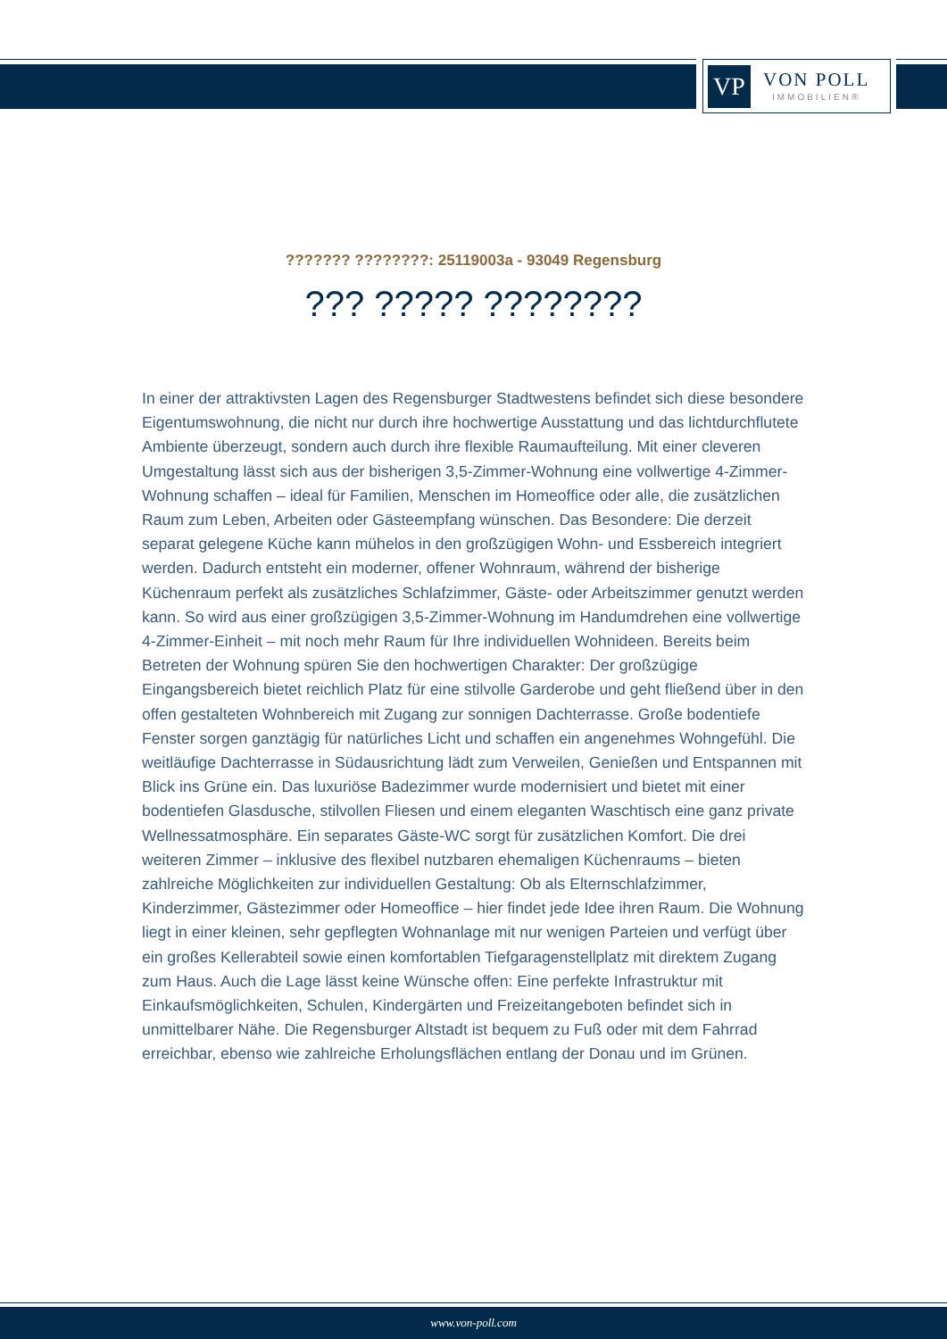VP
VON POLL
IMMOBILIEN®
??????? ????????: 25119003a - 93049 Regensburg
??? ????? ????????
In einer der attraktivsten Lagen des Regensburger Stadtwestens befindet sich diese besondere Eigentumswohnung, die nicht nur durch ihre hochwertige Ausstattung und das lichtdurchflutete Ambiente überzeugt, sondern auch durch ihre flexible Raumaufteilung. Mit einer cleveren Umgestaltung lässt sich aus der bisherigen 3,5-Zimmer-Wohnung eine vollwertige 4-Zimmer-Wohnung schaffen – ideal für Familien, Menschen im Homeoffice oder alle, die zusätzlichen Raum zum Leben, Arbeiten oder Gästeempfang wünschen. Das Besondere: Die derzeit separat gelegene Küche kann mühelos in den großzügigen Wohn- und Essbereich integriert werden. Dadurch entsteht ein moderner, offener Wohnraum, während der bisherige Küchenraum perfekt als zusätzliches Schlafzimmer, Gäste- oder Arbeitszimmer genutzt werden kann. So wird aus einer großzügigen 3,5-Zimmer-Wohnung im Handumdrehen eine vollwertige 4-Zimmer-Einheit – mit noch mehr Raum für Ihre individuellen Wohnideen. Bereits beim Betreten der Wohnung spüren Sie den hochwertigen Charakter: Der großzügige Eingangsbereich bietet reichlich Platz für eine stilvolle Garderobe und geht fließend über in den offen gestalteten Wohnbereich mit Zugang zur sonnigen Dachterrasse. Große bodentiefe Fenster sorgen ganztägig für natürliches Licht und schaffen ein angenehmes Wohngefühl. Die weitläufige Dachterrasse in Südausrichtung lädt zum Verweilen, Genießen und Entspannen mit Blick ins Grüne ein. Das luxuriöse Badezimmer wurde modernisiert und bietet mit einer bodentiefen Glasdusche, stilvollen Fliesen und einem eleganten Waschtisch eine ganz private Wellnessatmosphäre. Ein separates Gäste-WC sorgt für zusätzlichen Komfort. Die drei weiteren Zimmer – inklusive des flexibel nutzbaren ehemaligen Küchenraums – bieten zahlreiche Möglichkeiten zur individuellen Gestaltung: Ob als Elternschlafzimmer, Kinderzimmer, Gästezimmer oder Homeoffice – hier findet jede Idee ihren Raum. Die Wohnung liegt in einer kleinen, sehr gepflegten Wohnanlage mit nur wenigen Parteien und verfügt über ein großes Kellerabteil sowie einen komfortablen Tiefgaragenstellplatz mit direktem Zugang zum Haus. Auch die Lage lässt keine Wünsche offen: Eine perfekte Infrastruktur mit Einkaufsmöglichkeiten, Schulen, Kindergärten und Freizeitangeboten befindet sich in unmittelbarer Nähe. Die Regensburger Altstadt ist bequem zu Fuß oder mit dem Fahrrad erreichbar, ebenso wie zahlreiche Erholungsflächen entlang der Donau und im Grünen.
www.von-poll.com